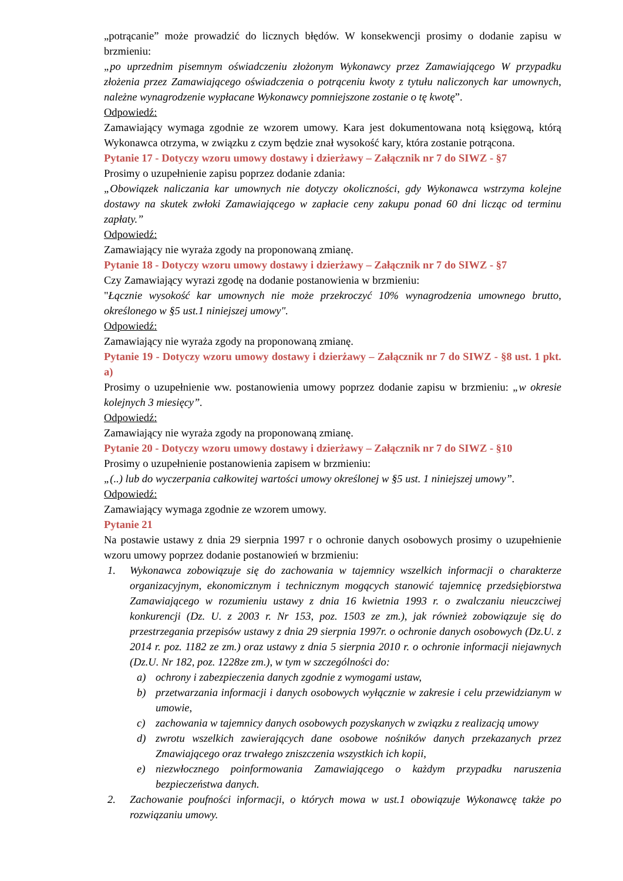„potrącanie” może prowadzić do licznych błędów. W konsekwencji prosimy o dodanie zapisu w brzmieniu:
„po uprzednim pisemnym oświadczeniu złożonym Wykonawcy przez Zamawiającego W przypadku złożenia przez Zamawiającego oświadczenia o potrąceniu kwoty z tytułu naliczonych kar umownych, należne wynagrodzenie wypłacane Wykonawcy pomniejszone zostanie o tę kwotę”.
Odpowiedź:
Zamawiający wymaga zgodnie ze wzorem umowy. Kara jest dokumentowana notą księgową, którą Wykonawca otrzyma, w związku z czym będzie znał wysokość kary, która zostanie potrącona.
Pytanie 17 - Dotyczy wzoru umowy dostawy i dzierżawy – Załącznik nr 7 do SIWZ - §7
Prosimy o uzupełnienie zapisu poprzez dodanie zdania:
„Obowiązek naliczania kar umownych nie dotyczy okoliczności, gdy Wykonawca wstrzyma kolejne dostawy na skutek zwłoki Zamawiającego w zapłacie ceny zakupu ponad 60 dni licząc od terminu zapłaty.”
Odpowiedź:
Zamawiający nie wyraża zgody na proponowaną zmianę.
Pytanie 18 - Dotyczy wzoru umowy dostawy i dzierżawy – Załącznik nr 7 do SIWZ - §7
Czy Zamawiający wyrazi zgodę na dodanie postanowienia w brzmieniu:
"Łącznie wysokość kar umownych nie może przekroczyć 10% wynagrodzenia umownego brutto, określonego w §5 ust.1 niniejszej umowy".
Odpowiedź:
Zamawiający nie wyraża zgody na proponowaną zmianę.
Pytanie 19 - Dotyczy wzoru umowy dostawy i dzierżawy – Załącznik nr 7 do SIWZ - §8 ust. 1 pkt. a)
Prosimy o uzupełnienie ww. postanowienia umowy poprzez dodanie zapisu w brzmieniu: „w okresie kolejnych 3 miesięcy”.
Odpowiedź:
Zamawiający nie wyraża zgody na proponowaną zmianę.
Pytanie 20 - Dotyczy wzoru umowy dostawy i dzierżawy – Załącznik nr 7 do SIWZ - §10
Prosimy o uzupełnienie postanowienia zapisem w brzmieniu:
„(..) lub do wyczerpania całkowitej wartości umowy określonej w §5 ust. 1 niniejszej umowy”.
Odpowiedź:
Zamawiający wymaga zgodnie ze wzorem umowy.
Pytanie 21
Na postawie ustawy z dnia 29 sierpnia 1997 r o ochronie danych osobowych prosimy o uzupełnienie wzoru umowy poprzez dodanie postanowień w brzmieniu:
1. Wykonawca zobowiązuje się do zachowania w tajemnicy wszelkich informacji o charakterze organizacyjnym, ekonomicznym i technicznym mogących stanowić tajemnicę przedsiębiorstwa Zamawiającego w rozumieniu ustawy z dnia 16 kwietnia 1993 r. o zwalczaniu nieuczciwej konkurencji (Dz. U. z 2003 r. Nr 153, poz. 1503 ze zm.), jak również zobowiązuje się do przestrzegania przepisów ustawy z dnia 29 sierpnia 1997r. o ochronie danych osobowych (Dz.U. z 2014 r. poz. 1182 ze zm.) oraz ustawy z dnia 5 sierpnia 2010 r. o ochronie informacji niejawnych (Dz.U. Nr 182, poz. 1228ze zm.), w tym w szczególności do:
a) ochrony i zabezpieczenia danych zgodnie z wymogami ustaw,
b) przetwarzania informacji i danych osobowych wyłącznie w zakresie i celu przewidzianym w umowie,
c) zachowania w tajemnicy danych osobowych pozyskanych w związku z realizacją umowy
d) zwrotu wszelkich zawierających dane osobowe nośników danych przekazanych przez Zmawiającego oraz trwałego zniszczenia wszystkich ich kopii,
e) niezwłocznego poinformowania Zamawiającego o każdym przypadku naruszenia bezpieczeństwa danych.
2. Zachowanie poufności informacji, o których mowa w ust.1 obowiązuje Wykonawcę także po rozwiązaniu umowy.